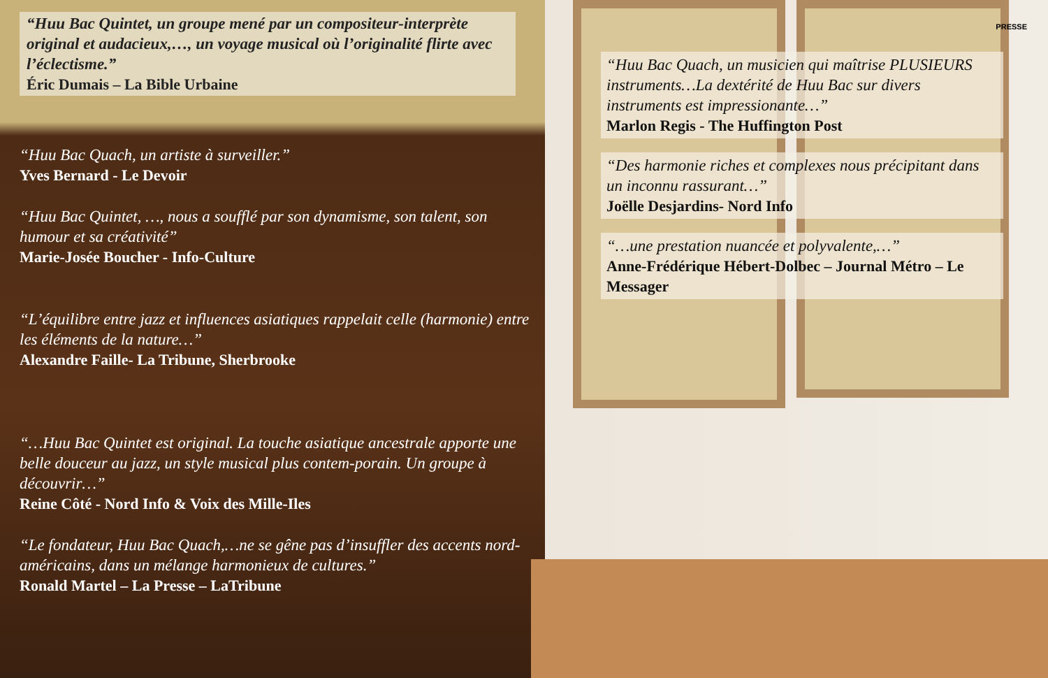“Huu Bac Quintet, un groupe mené par un compositeur-interprète original et audacieux,…, un voyage musical où l’originalité flirte avec l’éclectisme.”
Éric Dumais – La Bible Urbaine
“Huu Bac Quach, un artiste à surveiller.”
Yves Bernard - Le Devoir
“Huu Bac Quintet, …, nous a soufflé par son dynamisme, son talent, son humour et sa créativité”
Marie-Josée Boucher - Info-Culture
“L’équilibre entre jazz et influences asiatiques rappelait celle (harmonie) entre les éléments de la nature…”
Alexandre Faille- La Tribune, Sherbrooke
“…Huu Bac Quintet est original. La touche asiatique ancestrale apporte une belle douceur au jazz, un style musical plus contem-porain. Un groupe à découvrir…”
Reine Côté - Nord Info & Voix des Mille-Iles
“Le fondateur, Huu Bac Quach,…ne se gêne pas d’insuffler des accents nord-américains, dans un mélange harmonieux de cultures.”
Ronald Martel – La Presse – LaTribune
PRESSE
“Huu Bac Quach, un musicien qui maîtrise PLUSIEURS instruments…La dextérité de Huu Bac sur divers instruments est impressionante…”
Marlon Regis - The Huffington Post
“Des harmonie riches et complexes nous précipitant dans un inconnu rassurant…”
Joëlle Desjardins- Nord Info
“…une prestation nuancée et polyvalente,…”
Anne-Frédérique Hébert-Dolbec – Journal Métro – Le Messager